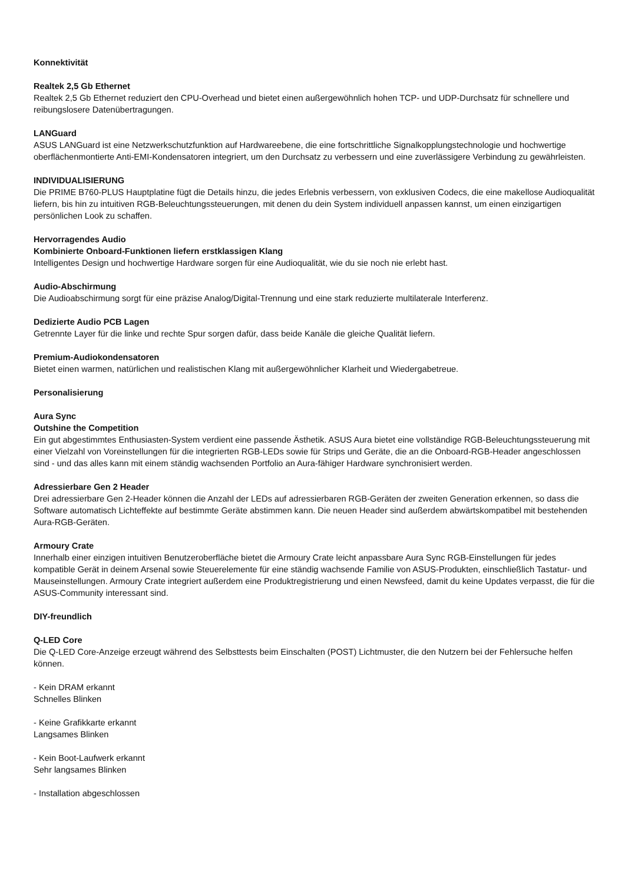Konnektivität
Realtek 2,5 Gb Ethernet
Realtek 2,5 Gb Ethernet reduziert den CPU-Overhead und bietet einen außergewöhnlich hohen TCP- und UDP-Durchsatz für schnellere und reibungslosere Datenübertragungen.
LANGuard
ASUS LANGuard ist eine Netzwerkschutzfunktion auf Hardwareebene, die eine fortschrittliche Signalkopplungstechnologie und hochwertige oberflächenmontierte Anti-EMI-Kondensatoren integriert, um den Durchsatz zu verbessern und eine zuverlässigere Verbindung zu gewährleisten.
INDIVIDUALISIERUNG
Die PRIME B760-PLUS Hauptplatine fügt die Details hinzu, die jedes Erlebnis verbessern, von exklusiven Codecs, die eine makellose Audioqualität liefern, bis hin zu intuitiven RGB-Beleuchtungssteuerungen, mit denen du dein System individuell anpassen kannst, um einen einzigartigen persönlichen Look zu schaffen.
Hervorragendes Audio
Kombinierte Onboard-Funktionen liefern erstklassigen Klang
Intelligentes Design und hochwertige Hardware sorgen für eine Audioqualität, wie du sie noch nie erlebt hast.
Audio-Abschirmung
Die Audioabschirmung sorgt für eine präzise Analog/Digital-Trennung und eine stark reduzierte multilaterale Interferenz.
Dedizierte Audio PCB Lagen
Getrennte Layer für die linke und rechte Spur sorgen dafür, dass beide Kanäle die gleiche Qualität liefern.
Premium-Audiokondensatoren
Bietet einen warmen, natürlichen und realistischen Klang mit außergewöhnlicher Klarheit und Wiedergabetreue.
Personalisierung
Aura Sync
Outshine the Competition
Ein gut abgestimmtes Enthusiasten-System verdient eine passende Ästhetik. ASUS Aura bietet eine vollständige RGB-Beleuchtungssteuerung mit einer Vielzahl von Voreinstellungen für die integrierten RGB-LEDs sowie für Strips und Geräte, die an die Onboard-RGB-Header angeschlossen sind - und das alles kann mit einem ständig wachsenden Portfolio an Aura-fähiger Hardware synchronisiert werden.
Adressierbare Gen 2 Header
Drei adressierbare Gen 2-Header können die Anzahl der LEDs auf adressierbaren RGB-Geräten der zweiten Generation erkennen, so dass die Software automatisch Lichteffekte auf bestimmte Geräte abstimmen kann. Die neuen Header sind außerdem abwärtskompatibel mit bestehenden Aura-RGB-Geräten.
Armoury Crate
Innerhalb einer einzigen intuitiven Benutzeroberfläche bietet die Armoury Crate leicht anpassbare Aura Sync RGB-Einstellungen für jedes kompatible Gerät in deinem Arsenal sowie Steuerelemente für eine ständig wachsende Familie von ASUS-Produkten, einschließlich Tastatur- und Mauseinstellungen. Armoury Crate integriert außerdem eine Produktregistrierung und einen Newsfeed, damit du keine Updates verpasst, die für die ASUS-Community interessant sind.
DIY-freundlich
Q-LED Core
Die Q-LED Core-Anzeige erzeugt während des Selbsttests beim Einschalten (POST) Lichtmuster, die den Nutzern bei der Fehlersuche helfen können.
- Kein DRAM erkannt
Schnelles Blinken
- Keine Grafikkarte erkannt
Langsames Blinken
- Kein Boot-Laufwerk erkannt
Sehr langsames Blinken
- Installation abgeschlossen